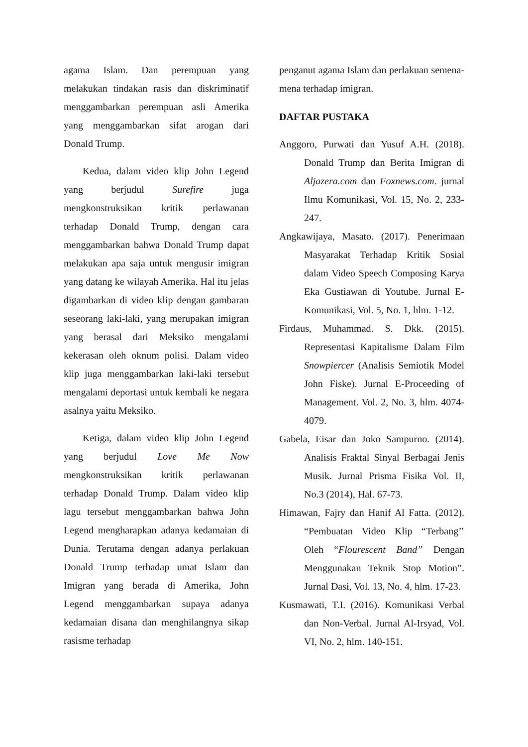agama Islam. Dan perempuan yang melakukan tindakan rasis dan diskriminatif menggambarkan perempuan asli Amerika yang menggambarkan sifat arogan dari Donald Trump.
Kedua, dalam video klip John Legend yang berjudul Surefire juga mengkonstruksikan kritik perlawanan terhadap Donald Trump, dengan cara menggambarkan bahwa Donald Trump dapat melakukan apa saja untuk mengusir imigran yang datang ke wilayah Amerika. Hal itu jelas digambarkan di video klip dengan gambaran seseorang laki-laki, yang merupakan imigran yang berasal dari Meksiko mengalami kekerasan oleh oknum polisi. Dalam video klip juga menggambarkan laki-laki tersebut mengalami deportasi untuk kembali ke negara asalnya yaitu Meksiko.
Ketiga, dalam video klip John Legend yang berjudul Love Me Now mengkonstruksikan kritik perlawanan terhadap Donald Trump. Dalam video klip lagu tersebut menggambarkan bahwa John Legend mengharapkan adanya kedamaian di Dunia. Terutama dengan adanya perlakuan Donald Trump terhadap umat Islam dan Imigran yang berada di Amerika, John Legend menggambarkan supaya adanya kedamaian disana dan menghilangnya sikap rasisme terhadap
penganut agama Islam dan perlakuan semena-mena terhadap imigran.
DAFTAR PUSTAKA
Anggoro, Purwati dan Yusuf A.H. (2018). Donald Trump dan Berita Imigran di Aljazera.com dan Foxnews.com. jurnal Ilmu Komunikasi, Vol. 15, No. 2, 233-247.
Angkawijaya, Masato. (2017). Penerimaan Masyarakat Terhadap Kritik Sosial dalam Video Speech Composing Karya Eka Gustiawan di Youtube. Jurnal E-Komunikasi, Vol. 5, No. 1, hlm. 1-12.
Firdaus, Muhammad. S. Dkk. (2015). Representasi Kapitalisme Dalam Film Snowpiercer (Analisis Semiotik Model John Fiske). Jurnal E-Proceeding of Management. Vol. 2, No. 3, hlm. 4074-4079.
Gabela, Eisar dan Joko Sampurno. (2014). Analisis Fraktal Sinyal Berbagai Jenis Musik. Jurnal Prisma Fisika Vol. II, No.3 (2014), Hal. 67-73.
Himawan, Fajry dan Hanif Al Fatta. (2012). “Pembuatan Video Klip “Terbang’’ Oleh “Flourescent Band” Dengan Menggunakan Teknik Stop Motion”. Jurnal Dasi, Vol. 13, No. 4, hlm. 17-23.
Kusmawati, T.I. (2016). Komunikasi Verbal dan Non-Verbal. Jurnal Al-Irsyad, Vol. VI, No. 2, hlm. 140-151.